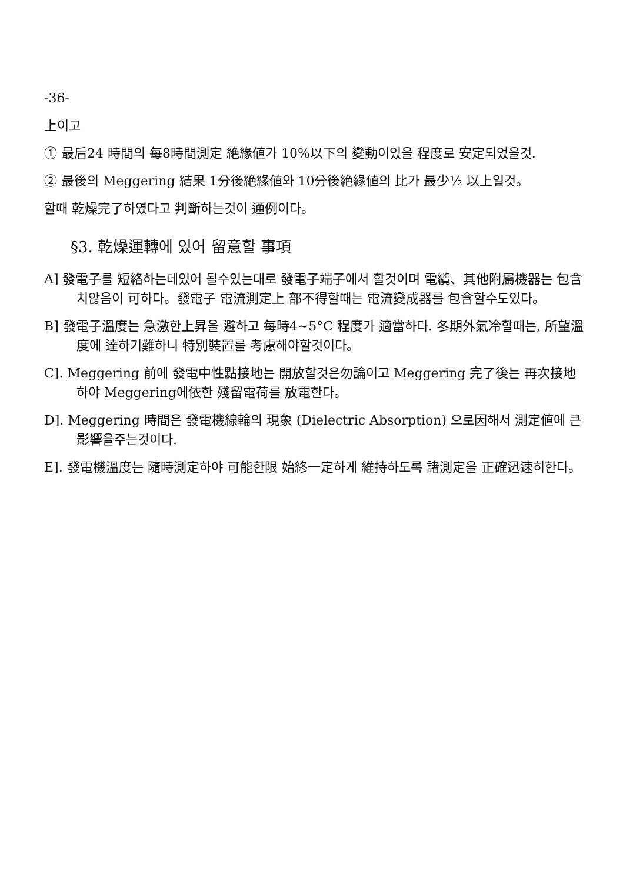-36-
上이고
① 最后24 時間의 每8時間測定 絶緣値가 10%以下의 變動이있을 程度로 安定되었을것.
② 最後의 Meggering 結果 1分後絶緣値와 10分後絶緣値의 比가 最少½ 以上일것。
할때 乾燥完了하였다고 判斷하는것이 通例이다。
§3. 乾燥運轉에 있어 留意할 事項
A] 發電子를 短絡하는데있어 될수있는대로 發電子端子에서 할것이며 電纜、其他附屬機器는 包含치않음이 可하다。發電子 電流測定上 部不得할때는 電流變成器를 包含할수도있다。
B] 發電子溫度는 急激한上昇을 避하고 每時4~5°C 程度가 適當하다. 冬期外氣冷할때는, 所望溫度에 達하기難하니 特別裝置를 考慮해야할것이다。
C]. Meggering 前에 發電中性點接地는 開放할것은勿論이고 Meggering 完了後는 再次接地하야 Meggering에依한 殘留電荷를 放電한다。
D]. Meggering 時間은 發電機線輪의 現象 (Dielectric Absorption) 으로因해서 測定値에 큰影響을주는것이다.
E]. 發電機溫度는 隨時測定하야 可能한限 始終一定하게 維持하도록 諸測定을 正確迅速히한다。